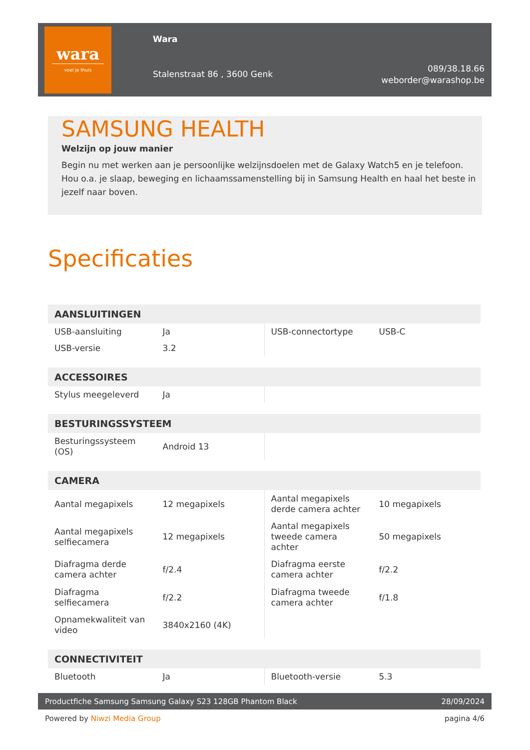wara
voel je thuis
Wara
Stalenstraat 86 , 3600 Genk
089/38.18.66
weborder@warashop.be
SAMSUNG HEALTH
Welzijn op jouw manier
Begin nu met werken aan je persoonlijke welzijnsdoelen met de Galaxy Watch5 en je telefoon. Hou o.a. je slaap, beweging en lichaamssamenstelling bij in Samsung Health en haal het beste in jezelf naar boven.
Specificaties
| AANSLUITINGEN | | | |
| --- | --- | --- | --- |
| USB-aansluiting | Ja | USB-connectortype | USB-C |
| USB-versie | 3.2 | | |
| ACCESSOIRES | | | |
| --- | --- | --- | --- |
| Stylus meegeleverd | Ja | | |
| BESTURINGSSYSTEEM | | | |
| --- | --- | --- | --- |
| Besturingssysteem (OS) | Android 13 | | |
| CAMERA | | | |
| --- | --- | --- | --- |
| Aantal megapixels | 12 megapixels | Aantal megapixels derde camera achter | 10 megapixels |
| Aantal megapixels selfiecamera | 12 megapixels | Aantal megapixels tweede camera achter | 50 megapixels |
| Diafragma derde camera achter | f/2.4 | Diafragma eerste camera achter | f/2.2 |
| Diafragma selfiecamera | f/2.2 | Diafragma tweede camera achter | f/1.8 |
| Opnamekwaliteit van video | 3840x2160 (4K) | | |
| CONNECTIVITEIT | | | |
| --- | --- | --- | --- |
| Bluetooth | Ja | Bluetooth-versie | 5.3 |
Productfiche Samsung Samsung Galaxy S23 128GB Phantom Black 28/09/2024
Powered by Niwzi Media Group pagina 4/6